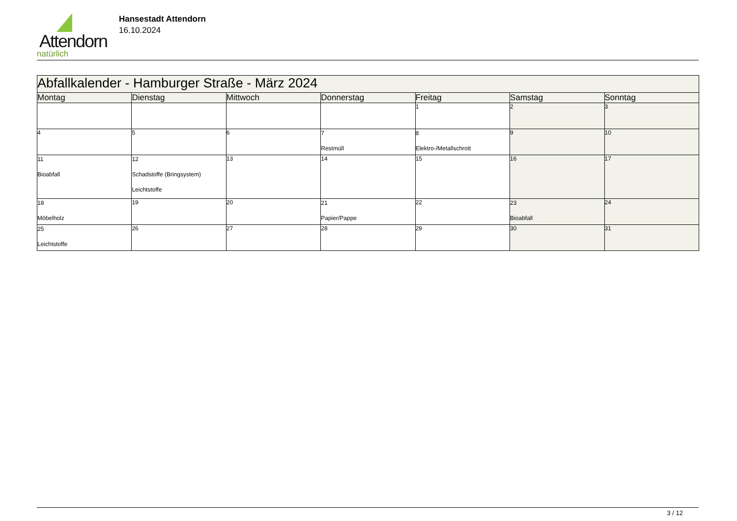Attendorn
natürlich
Hansestadt Attendorn
16.10.2024
| Abfallkalender - Hamburger Straße - März 2024 | | | | | | |
| Montag | Dienstag | Mittwoch | Donnerstag | Freitag | Samstag | Sonntag |
| | | | | 1 | 2 | 3 |
| 4 | 5 | 6 | 7 Restmüll | 8 Elektro-/Metallschrott | 9 | 10 |
| 11 Bioabfall | 12 Schadstoffe (Bringsystem) Leichtstoffe | 13 | 14 | 15 | 16 | 17 |
| 18 Möbelholz | 19 | 20 | 21 Papier/Pappe | 22 | 23 Bioabfall | 24 |
| 25 Leichtstoffe | 26 | 27 | 28 | 29 | 30 | 31 |
3 / 12